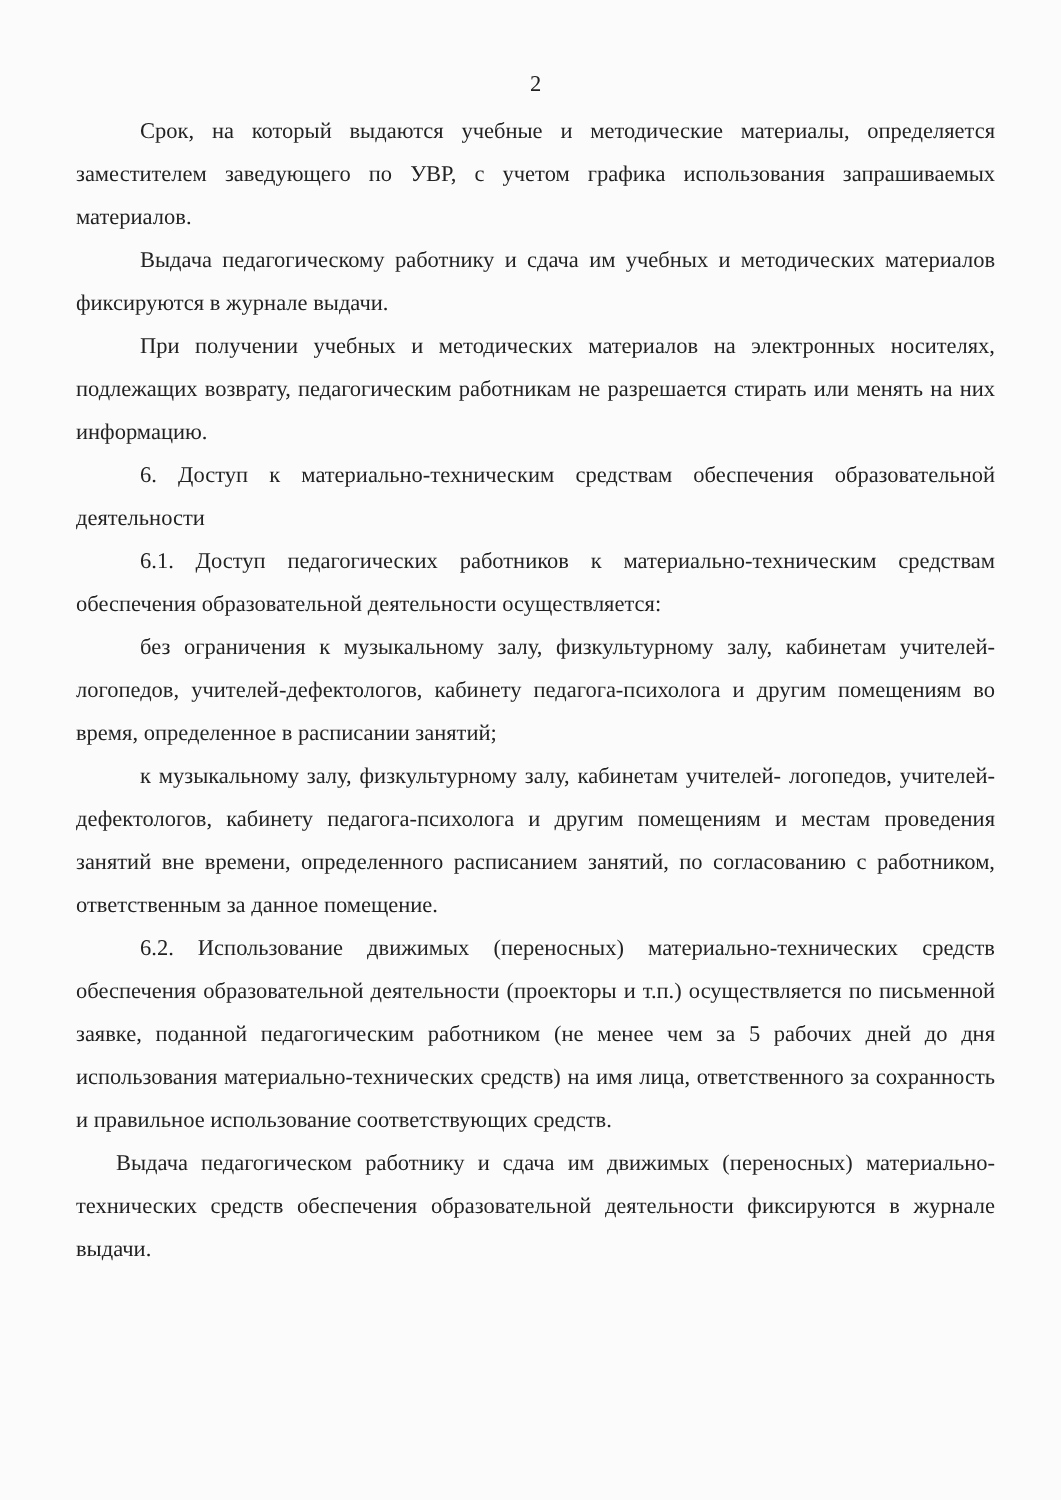2
Срок, на который выдаются учебные и методические материалы, определяется заместителем заведующего по УВР, с учетом графика использования запрашиваемых материалов.
Выдача педагогическому работнику и сдача им учебных и методических материалов фиксируются в журнале выдачи.
При получении учебных и методических материалов на электронных носителях, подлежащих возврату, педагогическим работникам не разрешается стирать или менять на них информацию.
6. Доступ к материально-техническим средствам обеспечения образовательной деятельности
6.1. Доступ педагогических работников к материально-техническим средствам обеспечения образовательной деятельности осуществляется:
без ограничения к музыкальному залу, физкультурному залу, кабинетам учителей-логопедов, учителей-дефектологов, кабинету педагога-психолога и другим помещениям во время, определенное в расписании занятий;
к музыкальному залу, физкультурному залу, кабинетам учителей- логопедов, учителей-дефектологов, кабинету педагога-психолога и другим помещениям и местам проведения занятий вне времени, определенного расписанием занятий, по согласованию с работником, ответственным за данное помещение.
6.2. Использование движимых (переносных) материально-технических средств обеспечения образовательной деятельности (проекторы и т.п.) осуществляется по письменной заявке, поданной педагогическим работником (не менее чем за 5 рабочих дней до дня использования материально-технических средств) на имя лица, ответственного за сохранность и правильное использование соответствующих средств.
Выдача педагогическом работнику и сдача им движимых (переносных) материально-технических средств обеспечения образовательной деятельности фиксируются в журнале выдачи.